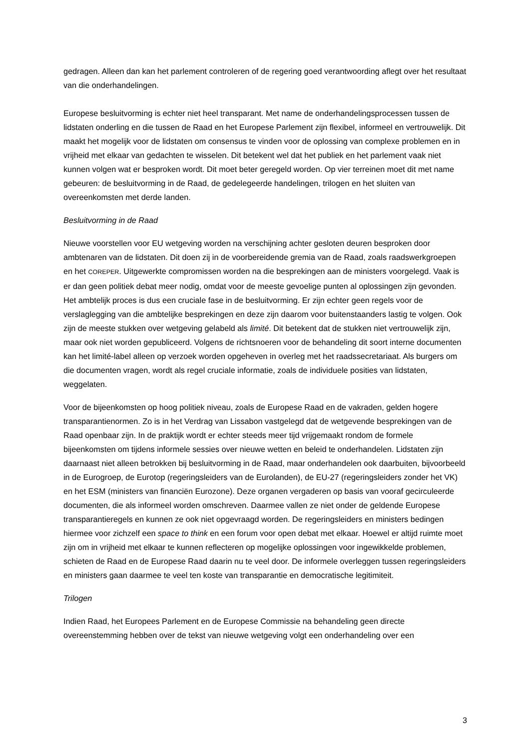gedragen. Alleen dan kan het parlement controleren of de regering goed verantwoording aflegt over het resultaat van die onderhandelingen.
Europese besluitvorming is echter niet heel transparant. Met name de onderhandelingsprocessen tussen de lidstaten onderling en die tussen de Raad en het Europese Parlement zijn flexibel, informeel en vertrouwelijk. Dit maakt het mogelijk voor de lidstaten om consensus te vinden voor de oplossing van complexe problemen en in vrijheid met elkaar van gedachten te wisselen. Dit betekent wel dat het publiek en het parlement vaak niet kunnen volgen wat er besproken wordt. Dit moet beter geregeld worden. Op vier terreinen moet dit met name gebeuren: de besluitvorming in de Raad, de gedelegeerde handelingen, trilogen en het sluiten van overeenkomsten met derde landen.
Besluitvorming in de Raad
Nieuwe voorstellen voor EU wetgeving worden na verschijning achter gesloten deuren besproken door ambtenaren van de lidstaten. Dit doen zij in de voorbereidende gremia van de Raad, zoals raadswerkgroepen en het COREPER. Uitgewerkte compromissen worden na die besprekingen aan de ministers voorgelegd. Vaak is er dan geen politiek debat meer nodig, omdat voor de meeste gevoelige punten al oplossingen zijn gevonden. Het ambtelijk proces is dus een cruciale fase in de besluitvorming. Er zijn echter geen regels voor de verslaglegging van die ambtelijke besprekingen en deze zijn daarom voor buitenstaanders lastig te volgen. Ook zijn de meeste stukken over wetgeving gelabeld als limité. Dit betekent dat de stukken niet vertrouwelijk zijn, maar ook niet worden gepubliceerd. Volgens de richtsnoeren voor de behandeling dit soort interne documenten kan het limité-label alleen op verzoek worden opgeheven in overleg met het raadssecretariaat. Als burgers om die documenten vragen, wordt als regel cruciale informatie, zoals de individuele posities van lidstaten, weggelaten.
Voor de bijeenkomsten op hoog politiek niveau, zoals de Europese Raad en de vakraden, gelden hogere transparantienormen. Zo is in het Verdrag van Lissabon vastgelegd dat de wetgevende besprekingen van de Raad openbaar zijn. In de praktijk wordt er echter steeds meer tijd vrijgemaakt rondom de formele bijeenkomsten om tijdens informele sessies over nieuwe wetten en beleid te onderhandelen. Lidstaten zijn daarnaast niet alleen betrokken bij besluitvorming in de Raad, maar onderhandelen ook daarbuiten, bijvoorbeeld in de Eurogroep, de Eurotop (regeringsleiders van de Eurolanden), de EU-27 (regeringsleiders zonder het VK) en het ESM (ministers van financiën Eurozone). Deze organen vergaderen op basis van vooraf gecirculeerde documenten, die als informeel worden omschreven. Daarmee vallen ze niet onder de geldende Europese transparantieregels en kunnen ze ook niet opgevraagd worden. De regeringsleiders en ministers bedingen hiermee voor zichzelf een space to think en een forum voor open debat met elkaar. Hoewel er altijd ruimte moet zijn om in vrijheid met elkaar te kunnen reflecteren op mogelijke oplossingen voor ingewikkelde problemen, schieten de Raad en de Europese Raad daarin nu te veel door. De informele overleggen tussen regeringsleiders en ministers gaan daarmee te veel ten koste van transparantie en democratische legitimiteit.
Trilogen
Indien Raad, het Europees Parlement en de Europese Commissie na behandeling geen directe overeenstemming hebben over de tekst van nieuwe wetgeving volgt een onderhandeling over een
3